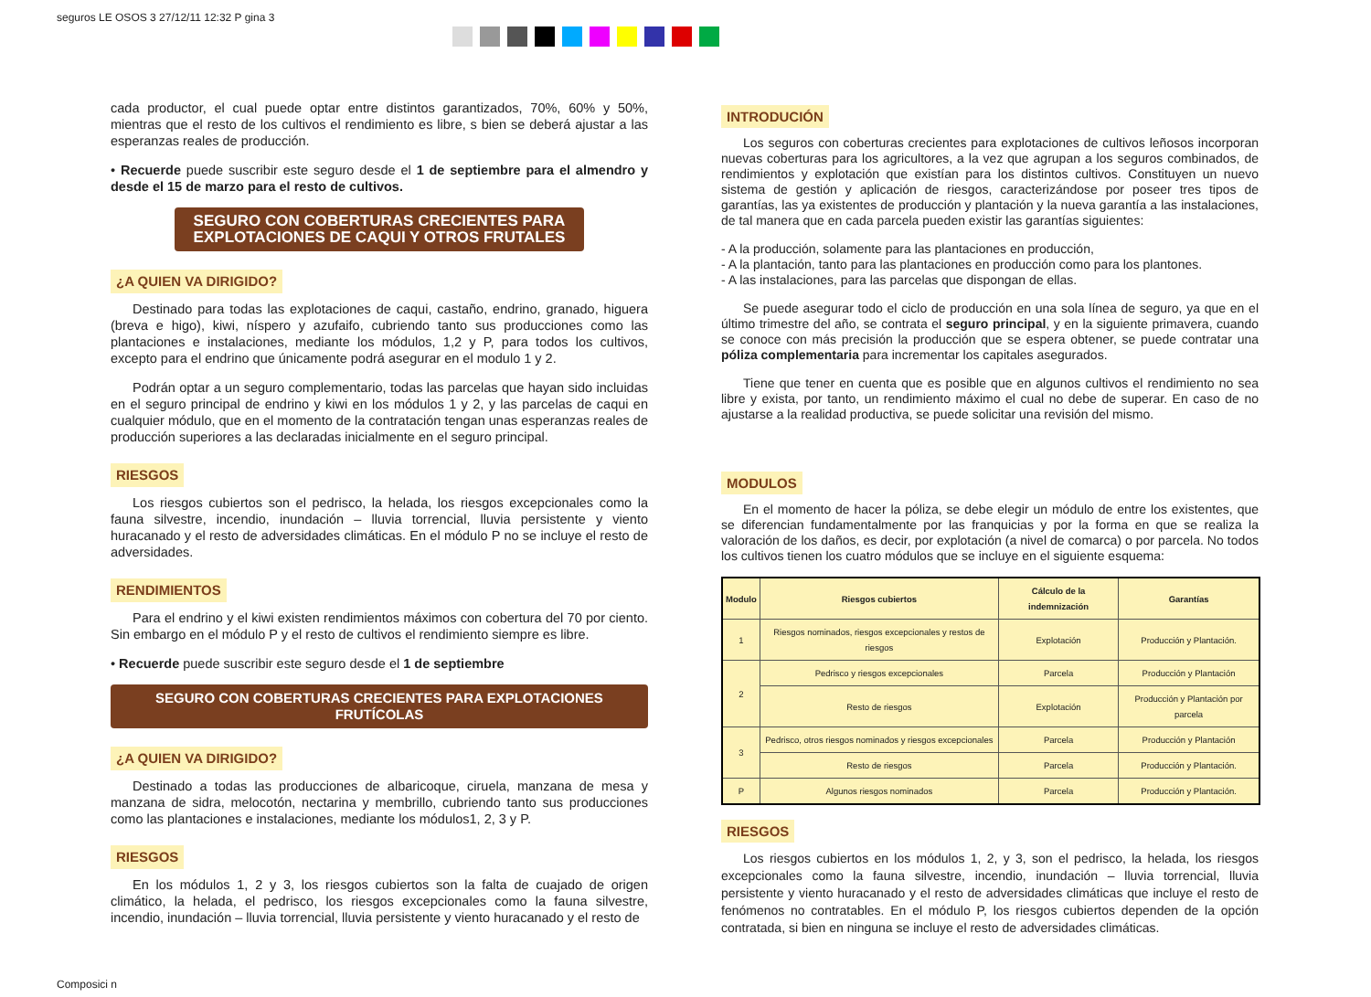seguros LE OSOS 3 27/12/11 12:32 P gina 3
cada productor, el cual puede optar entre distintos garantizados, 70%, 60% y 50%, mientras que el resto de los cultivos el rendimiento es libre, s bien se deberá ajustar a las esperanzas reales de producción.
• Recuerde puede suscribir este seguro desde el 1 de septiembre para el almendro y desde el 15 de marzo para el resto de cultivos.
SEGURO CON COBERTURAS CRECIENTES PARA EXPLOTACIONES DE CAQUI Y OTROS FRUTALES
¿A QUIEN VA DIRIGIDO?
Destinado para todas las explotaciones de caqui, castaño, endrino, granado, higuera (breva e higo), kiwi, níspero y azufaifo, cubriendo tanto sus producciones como las plantaciones e instalaciones, mediante los módulos, 1,2 y P, para todos los cultivos, excepto para el endrino que únicamente podrá asegurar en el modulo 1 y 2.
Podrán optar a un seguro complementario, todas las parcelas que hayan sido incluidas en el seguro principal de endrino y kiwi en los módulos 1 y 2, y las parcelas de caqui en cualquier módulo, que en el momento de la contratación tengan unas esperanzas reales de producción superiores a las declaradas inicialmente en el seguro principal.
RIESGOS
Los riesgos cubiertos son el pedrisco, la helada, los riesgos excepcionales como la fauna silvestre, incendio, inundación – lluvia torrencial, lluvia persistente y viento huracanado y el resto de adversidades climáticas. En el módulo P no se incluye el resto de adversidades.
RENDIMIENTOS
Para el endrino y el kiwi existen rendimientos máximos con cobertura del 70 por ciento. Sin embargo en el módulo P y el resto de cultivos el rendimiento siempre es libre.
• Recuerde puede suscribir este seguro desde el 1 de septiembre
SEGURO CON COBERTURAS CRECIENTES PARA EXPLOTACIONES FRUTÍCOLAS
¿A QUIEN VA DIRIGIDO?
Destinado a todas las producciones de albaricoque, ciruela, manzana de mesa y manzana de sidra, melocotón, nectarina y membrillo, cubriendo tanto sus producciones como las plantaciones e instalaciones, mediante los módulos1, 2, 3 y P.
RIESGOS
En los módulos 1, 2 y 3, los riesgos cubiertos son la falta de cuajado de origen climático, la helada, el pedrisco, los riesgos excepcionales como la fauna silvestre, incendio, inundación – lluvia torrencial, lluvia persistente y viento huracanado y el resto de
INTRODUCIÓN
Los seguros con coberturas crecientes para explotaciones de cultivos leñosos incorporan nuevas coberturas para los agricultores, a la vez que agrupan a los seguros combinados, de rendimientos y explotación que existían para los distintos cultivos. Constituyen un nuevo sistema de gestión y aplicación de riesgos, caracterizándose por poseer tres tipos de garantías, las ya existentes de producción y plantación y la nueva garantía a las instalaciones, de tal manera que en cada parcela pueden existir las garantías siguientes:
- A la producción, solamente para las plantaciones en producción,
- A la plantación, tanto para las plantaciones en producción como para los plantones.
- A las instalaciones, para las parcelas que dispongan de ellas.
Se puede asegurar todo el ciclo de producción en una sola línea de seguro, ya que en el último trimestre del año, se contrata el seguro principal, y en la siguiente primavera, cuando se conoce con más precisión la producción que se espera obtener, se puede contratar una póliza complementaria para incrementar los capitales asegurados.
Tiene que tener en cuenta que es posible que en algunos cultivos el rendimiento no sea libre y exista, por tanto, un rendimiento máximo el cual no debe de superar. En caso de no ajustarse a la realidad productiva, se puede solicitar una revisión del mismo.
MODULOS
En el momento de hacer la póliza, se debe elegir un módulo de entre los existentes, que se diferencian fundamentalmente por las franquicias y por la forma en que se realiza la valoración de los daños, es decir, por explotación (a nivel de comarca) o por parcela. No todos los cultivos tienen los cuatro módulos que se incluye en el siguiente esquema:
| Modulo | Riesgos cubiertos | Cálculo de la indemnización | Garantías |
| --- | --- | --- | --- |
| 1 | Riesgos nominados, riesgos excepcionales y restos de riesgos | Explotación | Producción y Plantación. |
| 2 | Pedrisco y riesgos excepcionales | Parcela | Producción y Plantación |
| | Resto de riesgos | Explotación | Producción y Plantación por parcela |
| 3 | Pedrisco, otros riesgos nominados y riesgos excepcionales | Parcela | Producción y Plantación |
| | Resto de riesgos | Parcela | Producción y Plantación. |
| P | Algunos riesgos nominados | Parcela | Producción y Plantación. |
RIESGOS
Los riesgos cubiertos en los módulos 1, 2, y 3, son el pedrisco, la helada, los riesgos excepcionales como la fauna silvestre, incendio, inundación – lluvia torrencial, lluvia persistente y viento huracanado y el resto de adversidades climáticas que incluye el resto de fenómenos no contratables. En el módulo P, los riesgos cubiertos dependen de la opción contratada, si bien en ninguna se incluye el resto de adversidades climáticas.
Composici n